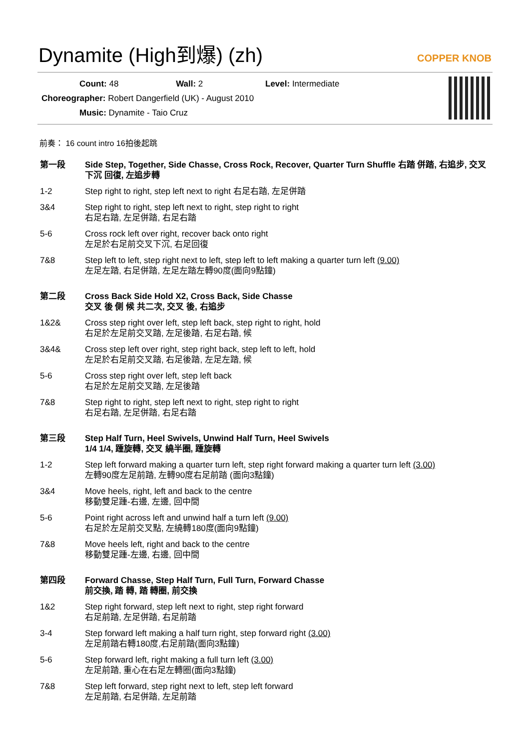Dynamite (High到爆) (zh)
COPPER KNOB
Count: 48 Wall: 2 Level: Intermediate
Choreographer: Robert Dangerfield (UK) - August 2010
Music: Dynamite - Taio Cruz
前奏： 16 count intro 16拍後起跳
第一段 Side Step, Together, Side Chasse, Cross Rock, Recover, Quarter Turn Shuffle 右踏 併踏, 右追步, 交叉下沉 回復, 左追步轉
1-2 Step right to right, step left next to right 右足右踏, 左足併踏
3&4 Step right to right, step left next to right, step right to right
右足右踏, 左足併踏, 右足右踏
5-6 Cross rock left over right, recover back onto right
左足於右足前交叉下沉, 右足回復
7&8 Step left to left, step right next to left, step left to left making a quarter turn left (9.00)
左足左踏, 右足併踏, 左足左踏左轉90度(面向9點鐘)
第二段 Cross Back Side Hold X2, Cross Back, Side Chasse
交叉 後 側 候 共二次, 交叉 後, 右追步
1&2& Cross step right over left, step left back, step right to right, hold
右足於左足前交叉踏, 左足後踏, 右足右踏, 候
3&4& Cross step left over right, step right back, step left to left, hold
左足於右足前交叉踏, 右足後踏, 左足左踏, 候
5-6 Cross step right over left, step left back
右足於左足前交叉踏, 左足後踏
7&8 Step right to right, step left next to right, step right to right
右足右踏, 左足併踏, 右足右踏
第三段 Step Half Turn, Heel Swivels, Unwind Half Turn, Heel Swivels
1/4 1/4, 踵旋轉, 交叉 繞半圈, 踵旋轉
1-2 Step left forward making a quarter turn left, step right forward making a quarter turn left (3.00)
左轉90度左足前踏, 左轉90度右足前踏 (面向3點鐘)
3&4 Move heels, right, left and back to the centre
移動雙足踵-右邊, 左邊, 回中間
5-6 Point right across left and unwind half a turn left (9.00)
右足於左足前交叉點, 左繞轉180度(面向9點鐘)
7&8 Move heels left, right and back to the centre
移動雙足踵-左邊, 右邊, 回中間
第四段 Forward Chasse, Step Half Turn, Full Turn, Forward Chasse
前交換, 踏 轉, 踏 轉圈, 前交換
1&2 Step right forward, step left next to right, step right forward
右足前踏, 左足併踏, 右足前踏
3-4 Step forward left making a half turn right, step forward right (3.00)
左足前踏右轉180度,右足前踏(面向3點鐘)
5-6 Step forward left, right making a full turn left (3.00)
左足前踏, 重心在右足左轉圈(面向3點鐘)
7&8 Step left forward, step right next to left, step left forward
左足前踏, 右足併踏, 左足前踏